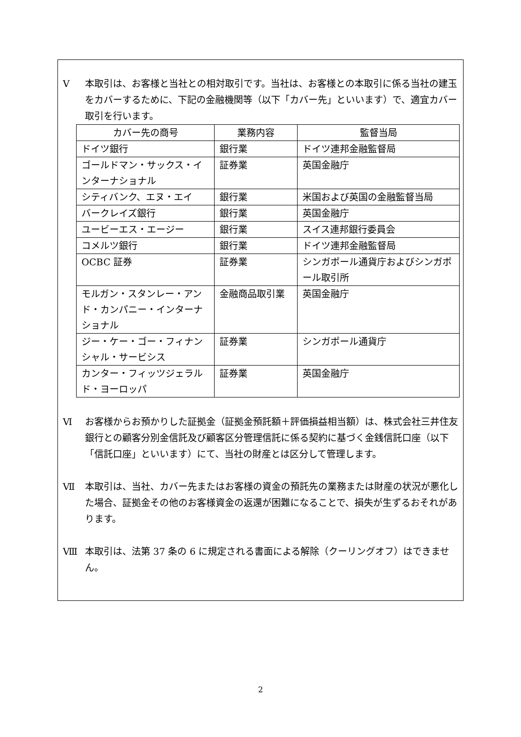Ⅴ 本取引は、お客様と当社との相対取引です。当社は、お客様との本取引に係る当社の建玉をカバーするために、下記の金融機関等（以下「カバー先」といいます）で、適宜カバー取引を行います。
| カバー先の商号 | 業務内容 | 監督当局 |
| --- | --- | --- |
| ドイツ銀行 | 銀行業 | ドイツ連邦金融監督局 |
| ゴールドマン・サックス・インターナショナル | 証券業 | 英国金融庁 |
| シティバンク、エヌ・エイ | 銀行業 | 米国および英国の金融監督当局 |
| バークレイズ銀行 | 銀行業 | 英国金融庁 |
| ユービーエス・エージー | 銀行業 | スイス連邦銀行委員会 |
| コメルツ銀行 | 銀行業 | ドイツ連邦金融監督局 |
| OCBC 証券 | 証券業 | シンガポール通貨庁およびシンガポール取引所 |
| モルガン・スタンレー・アンド・カンパニー・インターナショナル | 金融商品取引業 | 英国金融庁 |
| ジー・ケー・ゴー・フィナンシャル・サービシス | 証券業 | シンガポール通貨庁 |
| カンター・フィッツジェラルド・ヨーロッパ | 証券業 | 英国金融庁 |
Ⅵ お客様からお預かりした証拠金（証拠金預託額＋評価損益相当額）は、株式会社三井住友銀行との顧客分別金信託及び顧客区分管理信託に係る契約に基づく金銭信託口座（以下「信託口座」といいます）にて、当社の財産とは区分して管理します。
Ⅶ 本取引は、当社、カバー先またはお客様の資金の預託先の業務または財産の状況が悪化した場合、証拠金その他のお客様資金の返還が困難になることで、損失が生ずるおそれがあります。
Ⅷ 本取引は、法第 37 条の 6 に規定される書面による解除（クーリングオフ）はできません。
2